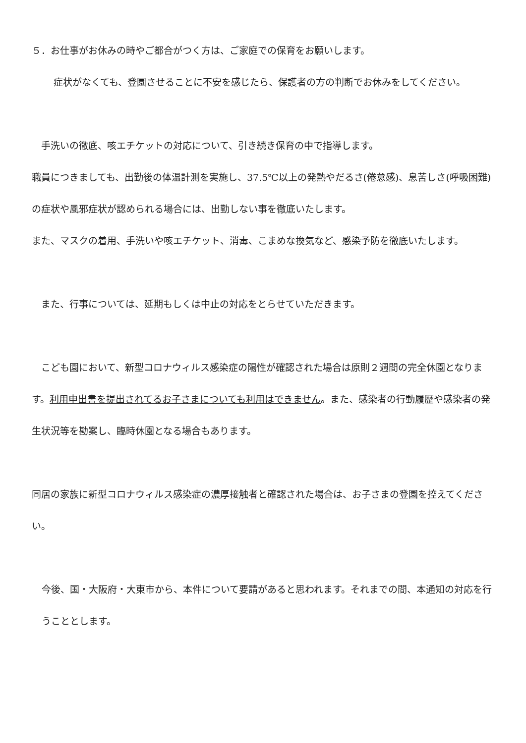５．お仕事がお休みの時やご都合がつく方は、ご家庭での保育をお願いします。
症状がなくても、登園させることに不安を感じたら、保護者の方の判断でお休みをしてください。
　手洗いの徹底、咳エチケットの対応について、引き続き保育の中で指導します。
職員につきましても、出勤後の体温計測を実施し、37.5℃以上の発熱やだるさ(倦怠感)、息苦しさ(呼吸困難)の症状や風邪症状が認められる場合には、出勤しない事を徹底いたします。
また、マスクの着用、手洗いや咳エチケット、消毒、こまめな換気など、感染予防を徹底いたします。
　また、行事については、延期もしくは中止の対応をとらせていただきます。
　こども園において、新型コロナウィルス感染症の陽性が確認された場合は原則２週間の完全休園となります。利用申出書を提出されてるお子さまについても利用はできません。また、感染者の行動履歴や感染者の発生状況等を勘案し、臨時休園となる場合もあります。
同居の家族に新型コロナウィルス感染症の濃厚接触者と確認された場合は、お子さまの登園を控えてください。
今後、国・大阪府・大東市から、本件について要請があると思われます。それまでの間、本通知の対応を行うこととします。